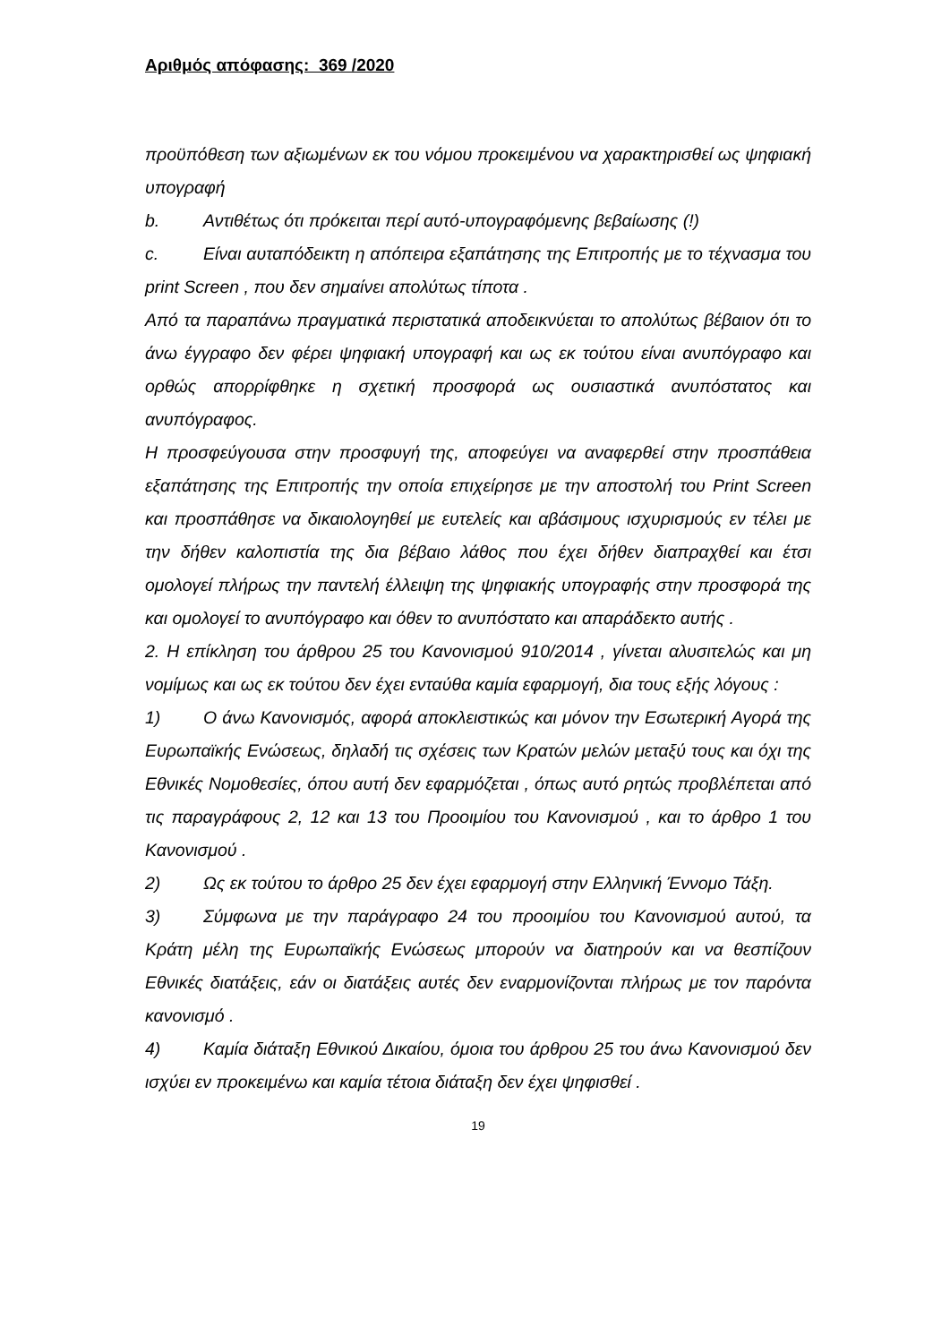Αριθμός απόφασης: 369 /2020
προϋπόθεση των αξιωμένων εκ του νόμου προκειμένου να χαρακτηρισθεί ως ψηφιακή υπογραφή
b. Αντιθέτως ότι πρόκειται περί αυτό-υπογραφόμενης βεβαίωσης (!)
c. Είναι αυταπόδεικτη η απόπειρα εξαπάτησης της Επιτροπής με το τέχνασμα του print Screen , που δεν σημαίνει απολύτως τίποτα .
Από τα παραπάνω πραγματικά περιστατικά αποδεικνύεται το απολύτως βέβαιον ότι το άνω έγγραφο δεν φέρει ψηφιακή υπογραφή και ως εκ τούτου είναι ανυπόγραφο και ορθώς απορρίφθηκε η σχετική προσφορά ως ουσιαστικά ανυπόστατος και ανυπόγραφος.
Η προσφεύγουσα στην προσφυγή της, αποφεύγει να αναφερθεί στην προσπάθεια εξαπάτησης της Επιτροπής την οποία επιχείρησε με την αποστολή του Print Screen και προσπάθησε να δικαιολογηθεί με ευτελείς και αβάσιμους ισχυρισμούς εν τέλει με την δήθεν καλοπιστία της δια βέβαιο λάθος που έχει δήθεν διαπραχθεί και έτσι ομολογεί πλήρως την παντελή έλλειψη της ψηφιακής υπογραφής στην προσφορά της και ομολογεί το ανυπόγραφο και όθεν το ανυπόστατο και απαράδεκτο αυτής .
2. Η επίκληση του άρθρου 25 του Κανονισμού 910/2014 , γίνεται αλυσιτελώς και μη νομίμως και ως εκ τούτου δεν έχει ενταύθα καμία εφαρμογή, δια τους εξής λόγους :
1) Ο άνω Κανονισμός, αφορά αποκλειστικώς και μόνον την Εσωτερική Αγορά της Ευρωπαϊκής Ενώσεως, δηλαδή τις σχέσεις των Κρατών μελών μεταξύ τους και όχι της Εθνικές Νομοθεσίες, όπου αυτή δεν εφαρμόζεται , όπως αυτό ρητώς προβλέπεται από τις παραγράφους 2, 12 και 13 του Προοιμίου του Κανονισμού , και το άρθρο 1 του Κανονισμού .
2) Ως εκ τούτου το άρθρο 25 δεν έχει εφαρμογή στην Ελληνική Έννομο Τάξη.
3) Σύμφωνα με την παράγραφο 24 του προοιμίου του Κανονισμού αυτού, τα Κράτη μέλη της Ευρωπαϊκής Ενώσεως μπορούν να διατηρούν και να θεσπίζουν Εθνικές διατάξεις, εάν οι διατάξεις αυτές δεν εναρμονίζονται πλήρως με τον παρόντα κανονισμό .
4) Καμία διάταξη Εθνικού Δικαίου, όμοια του άρθρου 25 του άνω Κανονισμού δεν ισχύει εν προκειμένω και καμία τέτοια διάταξη δεν έχει ψηφισθεί .
19